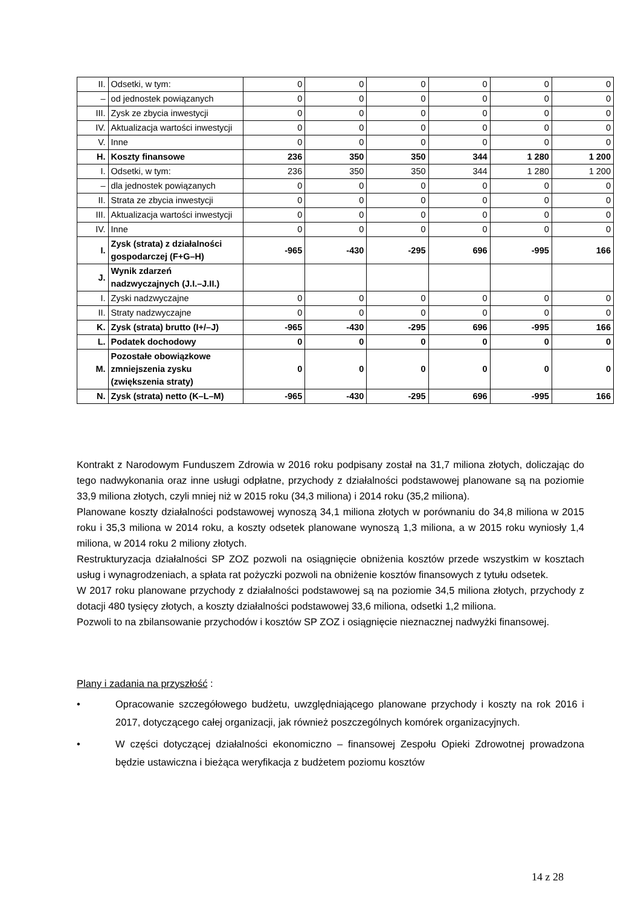| II. | Odsetki, w tym: | 0 | 0 | 0 | 0 | 0 | 0 |
| – | od jednostek powiązanych | 0 | 0 | 0 | 0 | 0 | 0 |
| III. | Zysk ze zbycia inwestycji | 0 | 0 | 0 | 0 | 0 | 0 |
| IV. | Aktualizacja wartości inwestycji | 0 | 0 | 0 | 0 | 0 | 0 |
| V. | Inne | 0 | 0 | 0 | 0 | 0 | 0 |
| H. | Koszty finansowe | 236 | 350 | 350 | 344 | 1 280 | 1 200 |
| I. | Odsetki, w tym: | 236 | 350 | 350 | 344 | 1 280 | 1 200 |
| – | dla jednostek powiązanych | 0 | 0 | 0 | 0 | 0 | 0 |
| II. | Strata ze zbycia inwestycji | 0 | 0 | 0 | 0 | 0 | 0 |
| III. | Aktualizacja wartości inwestycji | 0 | 0 | 0 | 0 | 0 | 0 |
| IV. | Inne | 0 | 0 | 0 | 0 | 0 | 0 |
| I. | Zysk (strata) z działalności gospodarczej (F+G–H) | -965 | -430 | -295 | 696 | -995 | 166 |
| J. | Wynik zdarzeń nadzwyczajnych (J.I.–J.II.) | | | | | | |
| I. | Zyski nadzwyczajne | 0 | 0 | 0 | 0 | 0 | 0 |
| II. | Straty nadzwyczajne | 0 | 0 | 0 | 0 | 0 | 0 |
| K. | Zysk (strata) brutto (I+/–J) | -965 | -430 | -295 | 696 | -995 | 166 |
| L. | Podatek dochodowy | 0 | 0 | 0 | 0 | 0 | 0 |
| M. | Pozostałe obowiązkowe zmniejszenia zysku (zwiększenia straty) | 0 | 0 | 0 | 0 | 0 | 0 |
| N. | Zysk (strata) netto (K–L–M) | -965 | -430 | -295 | 696 | -995 | 166 |
Kontrakt z Narodowym Funduszem Zdrowia w 2016 roku podpisany został na 31,7 miliona złotych, doliczając do tego nadwykonania oraz inne usługi odpłatne, przychody z działalności podstawowej planowane są na poziomie 33,9 miliona złotych, czyli mniej niż w 2015 roku (34,3 miliona) i 2014 roku (35,2 miliona).
Planowane koszty działalności podstawowej wynoszą 34,1 miliona złotych w porównaniu do 34,8 miliona w 2015 roku i 35,3 miliona w 2014 roku, a koszty odsetek planowane wynoszą 1,3 miliona, a w 2015 roku wyniosły 1,4 miliona, w 2014 roku 2 miliony złotych.
Restrukturyzacja działalności SP ZOZ pozwoli na osiągnięcie obniżenia kosztów przede wszystkim w kosztach usług i wynagrodzeniach, a spłata rat pożyczki pozwoli na obniżenie kosztów finansowych z tytułu odsetek.
W 2017 roku planowane przychody z działalności podstawowej są na poziomie 34,5 miliona złotych, przychody z dotacji 480 tysięcy złotych, a koszty działalności podstawowej 33,6 miliona, odsetki 1,2 miliona.
Pozwoli to na zbilansowanie przychodów i kosztów SP ZOZ i osiągnięcie nieznacznej nadwyżki finansowej.
Plany i zadania na przyszłość :
• Opracowanie szczegółowego budżetu, uwzględniającego planowane przychody i koszty na rok 2016 i 2017, dotyczącego całej organizacji, jak również poszczególnych komórek organizacyjnych.
• W części dotyczącej działalności ekonomiczno – finansowej Zespołu Opieki Zdrowotnej prowadzona będzie ustawiczna i bieżąca weryfikacja z budżetem poziomu kosztów
14 z 28